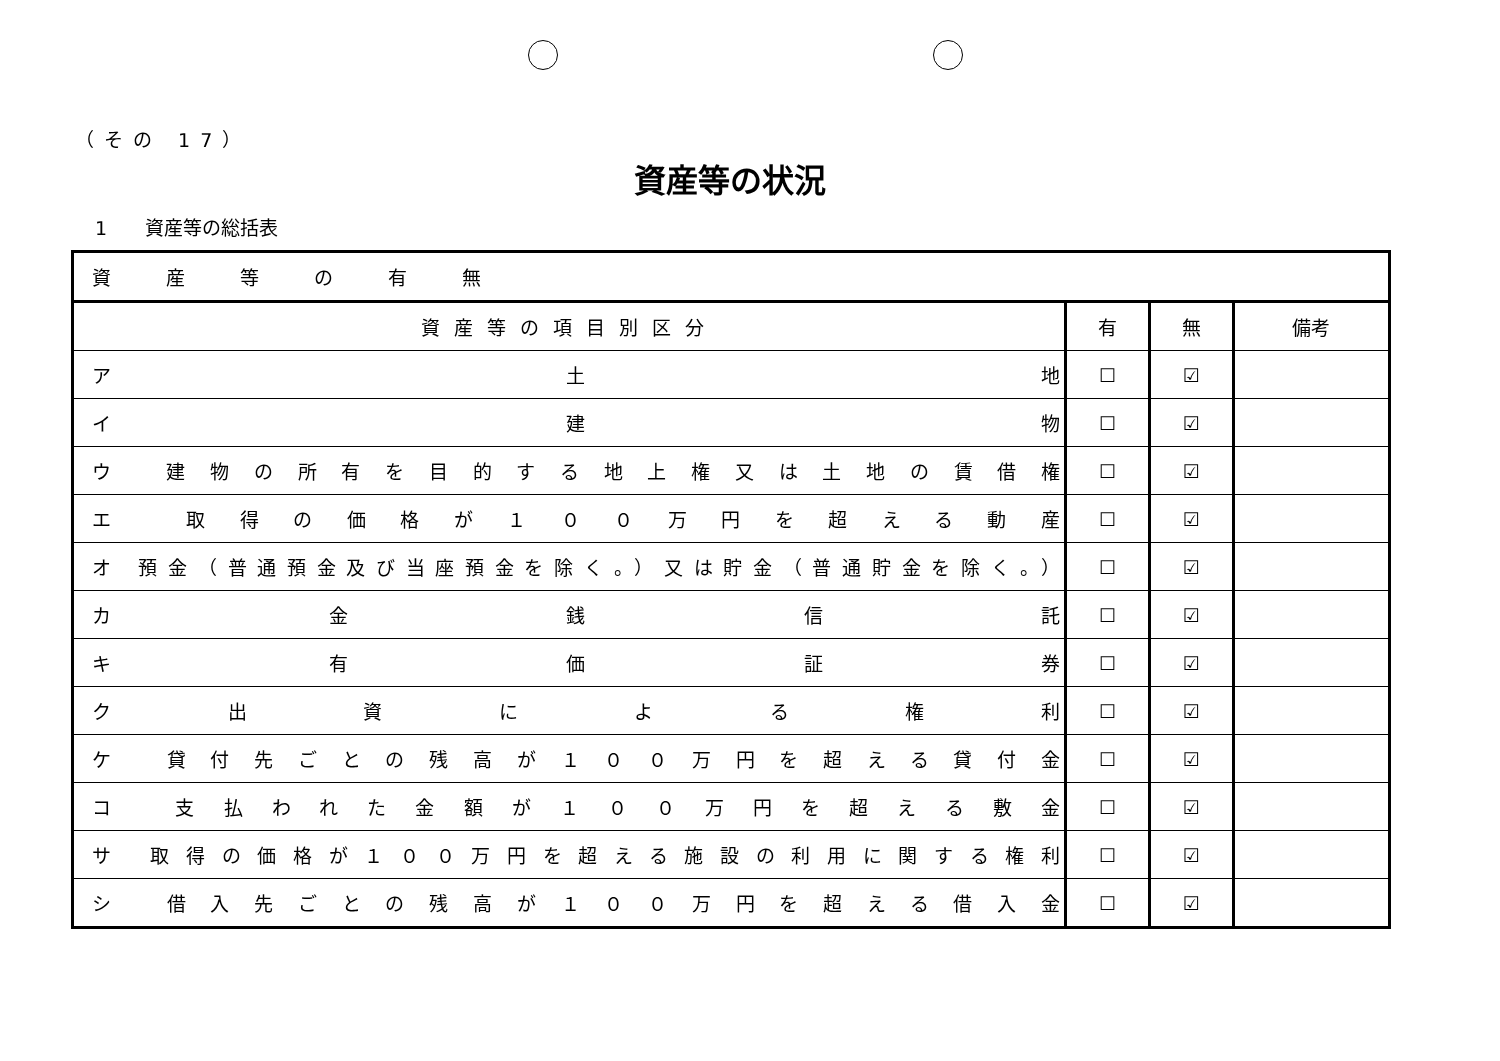（その 17）
資産等の状況
1　　資産等の総括表
| 資産等の有無 | | | |
| 資産等の項目別区分 | 有 | 無 | 備考 |
| ア 土 地 | ☐ | ☑ | |
| イ 建 物 | ☐ | ☑ | |
| ウ 建物の所有を目的する地上権又は土地の賃借権 | ☐ | ☑ | |
| エ 取得の価格が１００万円を超える動産 | ☐ | ☑ | |
| オ 預金（普通預金及び当座預金を除く。）又は貯金（普通貯金を除く。） | ☐ | ☑ | |
| カ 金 銭 信 託 | ☐ | ☑ | |
| キ 有 価 証 券 | ☐ | ☑ | |
| ク 出 資 に よ る 権 利 | ☐ | ☑ | |
| ケ 貸付先ごとの残高が１００万円を超える貸付金 | ☐ | ☑ | |
| コ 支払われた金額が１００万円を超える敷金 | ☐ | ☑ | |
| サ 取得の価格が１００万円を超える施設の利用に関する権利 | ☐ | ☑ | |
| シ 借入先ごとの残高が１００万円を超える借入金 | ☐ | ☑ | |